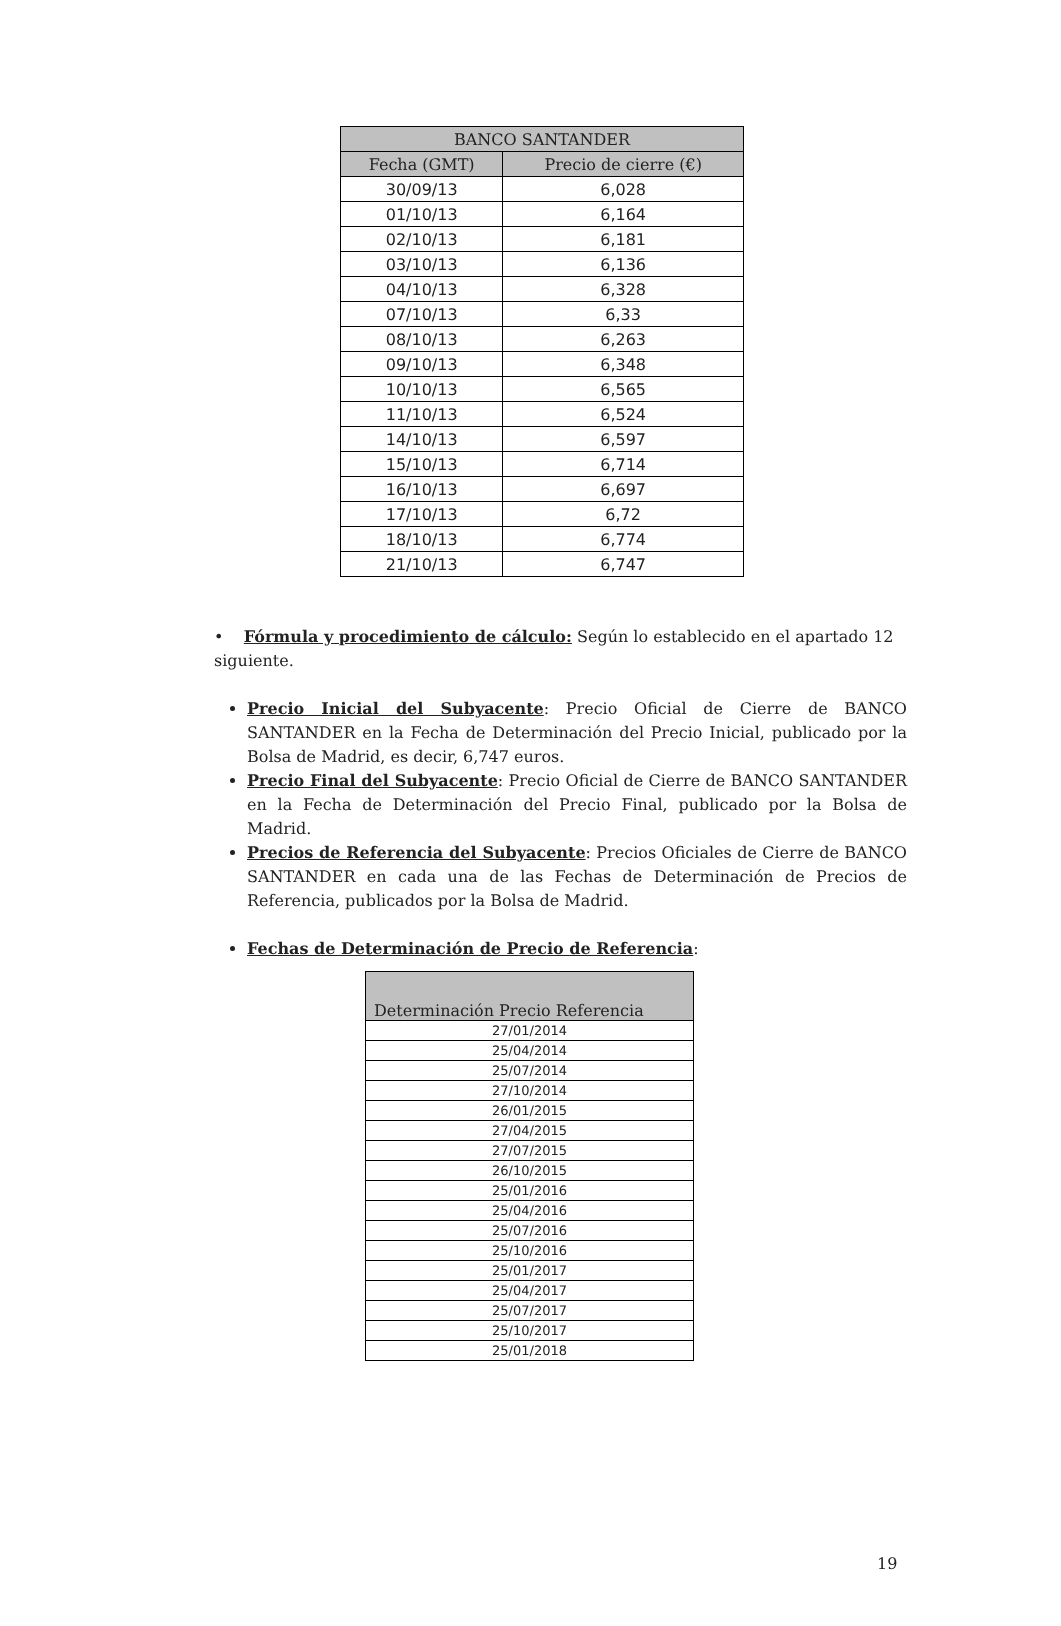| BANCO SANTANDER | |
| --- | --- |
| Fecha (GMT) | Precio de cierre (€) |
| 30/09/13 | 6,028 |
| 01/10/13 | 6,164 |
| 02/10/13 | 6,181 |
| 03/10/13 | 6,136 |
| 04/10/13 | 6,328 |
| 07/10/13 | 6,33 |
| 08/10/13 | 6,263 |
| 09/10/13 | 6,348 |
| 10/10/13 | 6,565 |
| 11/10/13 | 6,524 |
| 14/10/13 | 6,597 |
| 15/10/13 | 6,714 |
| 16/10/13 | 6,697 |
| 17/10/13 | 6,72 |
| 18/10/13 | 6,774 |
| 21/10/13 | 6,747 |
• Fórmula y procedimiento de cálculo: Según lo establecido en el apartado 12 siguiente.
Precio Inicial del Subyacente: Precio Oficial de Cierre de BANCO SANTANDER en la Fecha de Determinación del Precio Inicial, publicado por la Bolsa de Madrid, es decir, 6,747 euros.
Precio Final del Subyacente: Precio Oficial de Cierre de BANCO SANTANDER en la Fecha de Determinación del Precio Final, publicado por la Bolsa de Madrid.
Precios de Referencia del Subyacente: Precios Oficiales de Cierre de BANCO SANTANDER en cada una de las Fechas de Determinación de Precios de Referencia, publicados por la Bolsa de Madrid.
Fechas de Determinación de Precio de Referencia:
| Determinación Precio Referencia |
| --- |
| 27/01/2014 |
| 25/04/2014 |
| 25/07/2014 |
| 27/10/2014 |
| 26/01/2015 |
| 27/04/2015 |
| 27/07/2015 |
| 26/10/2015 |
| 25/01/2016 |
| 25/04/2016 |
| 25/07/2016 |
| 25/10/2016 |
| 25/01/2017 |
| 25/04/2017 |
| 25/07/2017 |
| 25/10/2017 |
| 25/01/2018 |
19